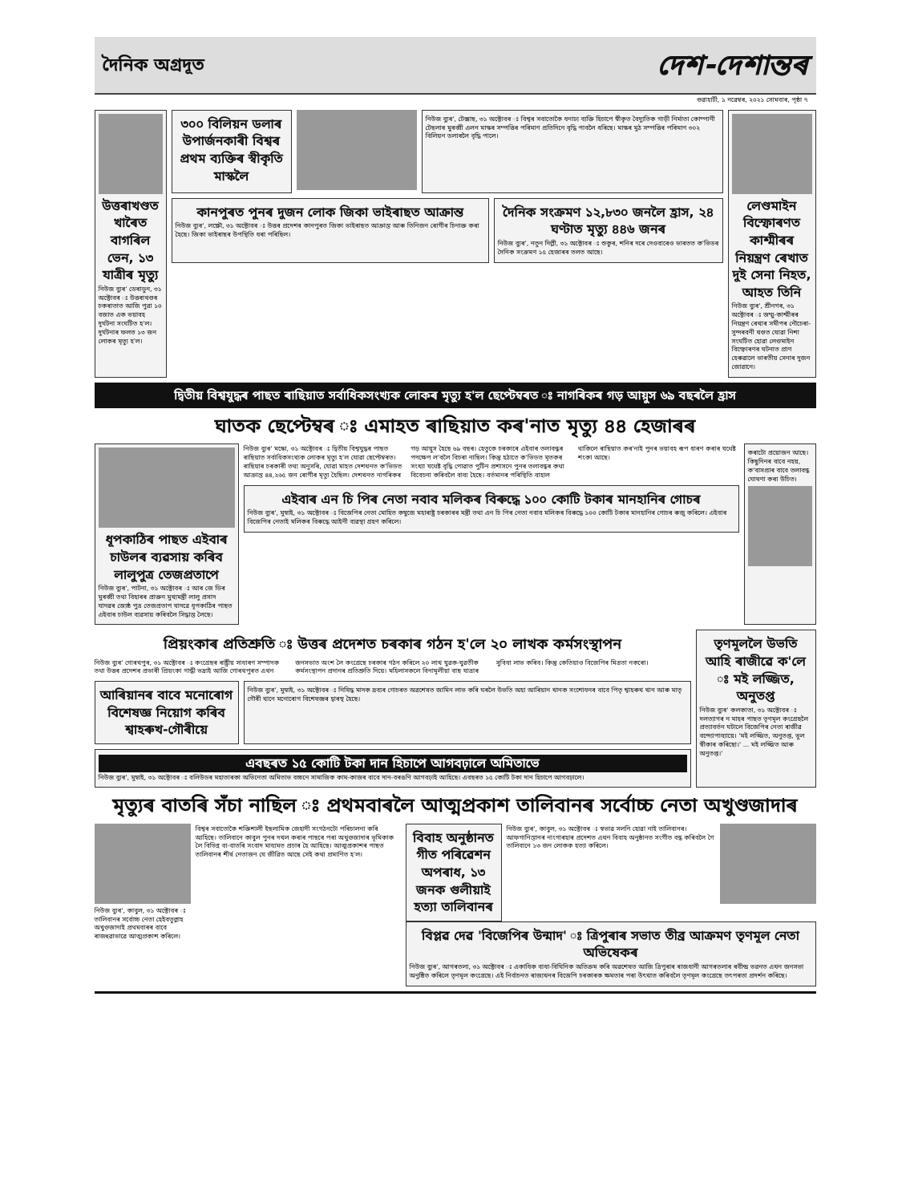দৈনিক অগ্ৰদূত
দেশ-দেশান্তৰ
গুৱাহাটী, ১ নৱেম্বৰ, ২০২১ সোমবাৰ, পৃষ্ঠা ৭
উত্তৰাখণ্ডত খাৰৈত বাগৰিল ভেন, ১৩ যাত্ৰীৰ মৃত্যু
নিউজ ব্যুৰ' ডেৰাডুন, ৩১ অক্টোবৰ ঃ উত্তৰাখণ্ডৰ চকৰাতাত আজি পুৱা ১০ বজাত এক ভয়াবহ দুৰ্ঘটনা সংঘটিত হ'ল। দুৰ্ঘটনাৰ ফলত ১৩ জন লোকৰ মৃত্যু হ'ল।
৩০০ বিলিয়ন ডলাৰ উপাৰ্জনকাৰী বিশ্বৰ প্ৰথম ব্যক্তিৰ স্বীকৃতি মাস্কলৈ
নিউজ ব্যুৰ', টেক্সাছ, ৩১ অক্টোবৰ ঃ বিশ্বৰ সবাতোকৈ ধনাঢ্য ব্যক্তি হিচাপে স্বীকৃত বৈদ্যুতিক গাড়ী নিৰ্মাতা কোম্পানী টেছলাৰ মুৰব্বী এলন মাস্কৰ সম্পত্তিৰ পৰিমাণ প্ৰতিদিনে বৃদ্ধি পাবলৈ ধৰিছে। মাস্কৰ মুঠ সম্পত্তিৰ পৰিমাণ ৩০২ বিলিয়ন ডলাৰলৈ বৃদ্ধি পালে।
কানপুৰত পুনৰ দুজন লোক জিকা ভাইৰাছত আক্ৰান্ত
নিউজ ব্যুৰ', লক্ষ্ণৌ, ৩১ অক্টোবৰ ঃ উত্তৰ প্ৰদেশৰ কানপুৰত জিকা ভাইৰাছত আক্ৰান্ত আৰু তিনিজন ৰোগীৰ চিনাক্ত কৰা হৈছে। জিকা ভাইৰাছৰ উপস্থিতি ধৰা পৰিছিল।
দৈনিক সংক্ৰমণ ১২,৮৩০ জনলৈ হ্ৰাস, ২৪ ঘণ্টাত মৃত্যু ৪৪৬ জনৰ
নিউজ ব্যুৰ', নতুন দিল্লী, ৩১ অক্টোবৰ ঃ শুকুৰ, শনিৰ দৰে দেওবাৰেও ভাৰতত ক'ভিডৰ দৈনিক সংক্ৰমণ ১৫ হেজাৰৰ তলত আছে।
লেণ্ডমাইন বিস্ফোৰণত কাশ্মীৰৰ নিয়ন্ত্ৰণ ৰেখাত দুই সেনা নিহত, আহত তিনি
নিউজ ব্যুৰ', শ্ৰীনগৰ, ৩১ অক্টোবৰ ঃ জম্মু-কাশ্মীৰৰ নিয়ন্ত্ৰণ ৰেখাৰ সমীপৰ নৌচেৰা-সুন্দৰবনী খণ্ডত যোৱা নিশা সংঘটিত হোৱা লেণ্ডমাইন বিস্ফোৰণৰ ঘটনাত প্ৰাণ হেৰুৱালে ভাৰতীয় সেনাৰ দুজন জোৱানে।
দ্বিতীয় বিশ্বযুদ্ধৰ পাছত ৰাছিয়াত সৰ্বাধিকসংখ্যক লোকৰ মৃত্যু হ'ল ছেপ্টেম্বৰত ঃ নাগৰিকৰ গড় আয়ুস ৬৯ বছৰলৈ হ্ৰাস
ঘাতক ছেপ্টেম্বৰ ঃ এমাহত ৰাছিয়াত কৰ'নাত মৃত্যু ৪৪ হেজাৰৰ
ধূপকাঠিৰ পাছত এইবাৰ চাউলৰ ব্যৱসায় কৰিব লালুপুত্ৰ তেজপ্ৰতাপে
নিউজ ব্যুৰ', পাটনা, ৩১ অক্টোবৰ ঃ আৰ জে ডিৰ মুৰব্বী তথা বিহাৰৰ প্ৰাক্তন মুখ্যমন্ত্ৰী লালু প্ৰসাদ যাদৱৰ জ্যেষ্ঠ পুত্ৰ তেজপ্ৰতাপ যাদৱে ধূপকাঠিৰ পাছত এইবাৰ চাউল ব্যৱসায় কৰিবলৈ সিদ্ধান্ত লৈছে।
নিউজ ব্যুৰ' মস্কো, ৩১ অক্টোবৰ ঃ দ্বিতীয় বিশ্বযুদ্ধৰ পাছত ৰাছিয়াত সৰ্বাধিকসংখ্যক লোকৰ মৃত্যু হ'ল যোৱা ছেপ্টেম্বৰত। ৰাছিয়াৰ চৰকাৰী তথ্য অনুসৰি, যোৱা মাহত দেশখনত ক'ভিডত আক্ৰান্ত ৪৪,২৬৫ জন ৰোগীৰ মৃত্যু হৈছিল। দেশখনত নাগৰিকৰ গড় আয়ুস হৈছে ৬৯ বছৰ। হেতুকে চৰকাৰে এইবাৰ তলাবন্ধৰ পদক্ষেপ ল'বলৈ বিচৰা নাছিল। কিন্তু হঠাতে ক'ভিডত মৃতকৰ সংখ্যা যথেষ্ট বৃদ্ধি পোৱাত পুটিন প্ৰশাসনে পুনৰ তলাবন্ধৰ কথা বিবেচনা কৰিবলৈ বাধ্য হৈছে। বৰ্তমানৰ পৰিস্থিতি বাহাল থাকিলে ৰাছিয়াত কৰ'নাই পুনৰ ভয়াবহ ৰূপ ধাৰণ কৰাৰ যথেষ্ট শংকা আছে।
এইবাৰ এন চি পিৰ নেতা নবাব মলিকৰ বিৰুদ্ধে ১০০ কোটি টকাৰ মানহানিৰ গোচৰ
নিউজ ব্যুৰ', মুম্বাই, ৩১ অক্টোবৰ ঃ বিজেপিৰ নেতা মোহিত কম্বুজে মহাৰাষ্ট্ৰ চৰকাৰৰ মন্ত্ৰী তথা এন চি পিৰ নেতা নবাব মলিকৰ বিৰুদ্ধে ১০০ কোটি টকাৰ মানহানিৰ গোচৰ ৰুজু কৰিলে। এইবাৰ বিজেপিৰ নেতাই মলিকৰ বিৰুদ্ধে আইনী ব্যৱস্থা গ্ৰহণ কৰিলে।
কৰাটো প্ৰয়োজন আছে। কিছুদিনৰ বাবে নহয়, ক'বাসপ্ৰাৰ বাবে তলাবন্ধ ঘোষণা কৰা উচিত।
প্ৰিয়ংকাৰ প্ৰতিশ্ৰুতি ঃ উত্তৰ প্ৰদেশত চৰকাৰ গঠন হ'লে ২০ লাখক কৰ্মসংস্থাপন
নিউজ ব্যুৰ' গোৰখপুৰ, ৩১ অক্টোবৰ ঃ কংগ্ৰেছৰ ৰাষ্ট্ৰীয় সাধাৰণ সম্পাদক তথা উত্তৰ প্ৰদেশৰ প্ৰভাৰী প্ৰিয়ংকা গান্ধী ভদ্ৰাই আজি গোৰখপুৰত এখন জনসভাত অংশ লৈ কংগ্ৰেছে চৰকাৰ গঠন কৰিলে ২০ লাখ যুৱক-যুৱতীক কৰ্মসংস্থাপন প্ৰদানৰ প্ৰতিশ্ৰুতি দিয়ে। মহিলাসকলে বিনামূলীয়া বাছ যাত্ৰাৰ সুবিধা লাভ কৰিব। কিন্তু কেতিয়াও বিজেপিৰ মিত্ৰতা নকৰো।
আৰিয়ানৰ বাবে মনোৰোগ বিশেষজ্ঞ নিয়োগ কৰিব শ্বাহৰুখ-গৌৰীয়ে
নিউজ ব্যুৰ', মুম্বাই, ৩১ অক্টোবৰ ঃ নিষিদ্ধ মাদক দ্ৰব্যৰ গোচৰত অৱশেষত জামিন লাভ কৰি ঘৰলৈ উভতি অহা আৰিয়ান খানক সংশোধনৰ বাবে পিতৃ শ্বাহৰুখ খান আৰু মাতৃ গৌৰী খানে মনোৰোগ বিশেষজ্ঞৰ দ্বাৰস্থ হৈছে।
এবছৰত ১৫ কোটি টকা দান হিচাপে আগবঢ়ালে অমিতাভে
নিউজ ব্যুৰ', মুম্বাই, ৩১ অক্টোবৰ ঃ বলিউডৰ মহাতাৰকা অভিনেতা অমিতাভ বচ্চনে সামাজিক কাম-কাজৰ বাবে দান-বৰঙণি আগবঢ়াই আহিছে। এবছৰত ১৫ কোটি টকা দান হিচাপে আগবঢ়ালে।
তৃণমূললৈ উভতি আহি ৰাজীৱে ক'লে ঃ মই লজ্জিত, অনুতপ্ত
নিউজ ব্যুৰ' কলকাতা, ৩১ অক্টোবৰ ঃ দলত্যাগৰ ন মাহৰ পাছত তৃণমূল কংগ্ৰেছলৈ প্ৰত্যাবৰ্তন ঘটালে বিজেপিৰ নেতা ৰাজীৱ বন্দ্যোপাধ্যায়ে। 'মই লজ্জিত, অনুতপ্ত, ভুল স্বীকাৰ কৰিছো।' ... মই লজ্জিত আৰু অনুতপ্ত।'
মৃত্যুৰ বাতৰি সঁচা নাছিল ঃ প্ৰথমবাৰলৈ আত্মপ্ৰকাশ তালিবানৰ সৰ্বোচ্চ নেতা অখুণ্ডজাদাৰ
নিউজ ব্যুৰ', কাবুল, ৩১ অক্টোবৰ ঃ তালিবানৰ সৰ্বোচ্চ নেতা হেইবতুল্লাহ অখুণ্ডজাদাই প্ৰথমবাৰৰ বাবে ৰাজহুৱাভাৱে আত্মপ্ৰকাশ কৰিলে।
বিশ্বৰ সবাতোকৈ শক্তিশালী ইছলামিক জেহাদী সংগঠনটো পৰিচালনা কৰি আহিছে। তালিবানে কাবুল পুনৰ দখল কৰাৰ পাছৰে পৰা অখুণ্ডজাদাৰ ভূমিকাক লৈ বিভিন্ন বা-বাতৰি সংবাদ মাধ্যমত প্ৰচাৰ হৈ আহিছে। আত্মপ্ৰকাশৰ পাছত তালিবানৰ শীৰ্ষ নেতাজন যে জীৱিত আছে সেই কথা প্ৰমাণিত হ'ল।
বিবাহ অনুষ্ঠানত গীত পৰিৱেশন অপৰাধ, ১৩ জনক গুলীয়াই হত্যা তালিবানৰ
নিউজ ব্যুৰ', কাবুল, ৩১ অক্টোবৰ ঃ স্বভাৱ সলনি হোৱা নাই তালিবানৰ। আফগানিস্তানৰ নাংগাৰহাৰ প্ৰদেশত এখন বিবাহ অনুষ্ঠানত সংগীত বন্ধ কৰিবলৈ গৈ তালিবানে ১৩ জন লোকক হত্যা কৰিলে।
বিপ্লৱ দেৱ 'বিজেপিৰ উন্মাদ' ঃ ত্ৰিপুৰাৰ সভাত তীব্ৰ আক্ৰমণ তৃণমূল নেতা অভিষেকৰ
নিউজ ব্যুৰ', আগৰতলা, ৩১ অক্টোবৰ ঃ একাধিক বাধা-বিঘিনিক অতিক্ৰম কৰি অৱশেষত আজি ত্ৰিপুৰাৰ ৰাজধানী আগৰতলাৰ ৰবীন্দ্ৰ ভৱনত এখন জনসভা অনুষ্ঠিত কৰিলে তৃণমূল কংগ্ৰেছে। এই নিৰ্বাচনত ৰাজ্যখনৰ বিজেপি চৰকাৰক ক্ষমতাৰ পৰা উৎখাত কৰিবলৈ তৃণমূল কংগ্ৰেছে তৎপৰতা প্ৰদৰ্শন কৰিছে।